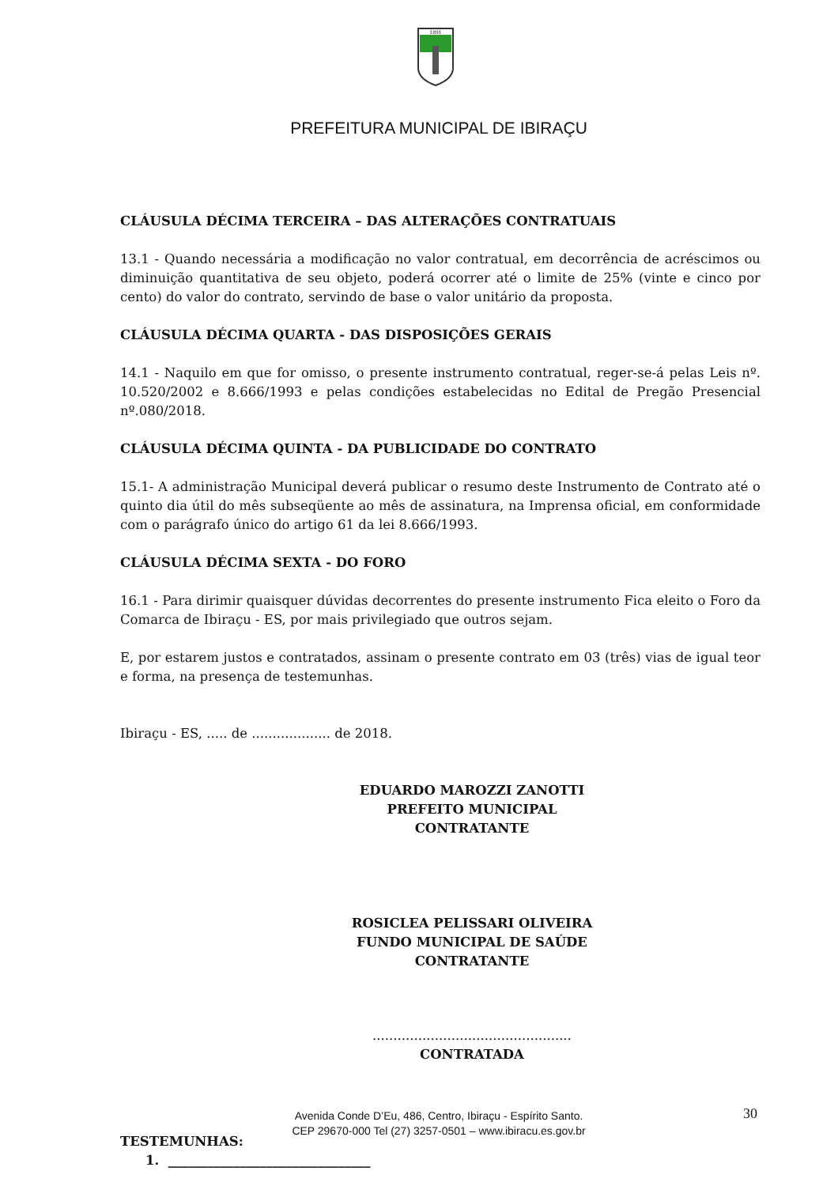1891
PREFEITURA MUNICIPAL DE IBIRAÇU
CLÁUSULA DÉCIMA TERCEIRA – DAS ALTERAÇÕES CONTRATUAIS
13.1 - Quando necessária a modificação no valor contratual, em decorrência de acréscimos ou diminuição quantitativa de seu objeto, poderá ocorrer até o limite de 25% (vinte e cinco por cento) do valor do contrato, servindo de base o valor unitário da proposta.
CLÁUSULA DÉCIMA QUARTA - DAS DISPOSIÇÕES GERAIS
14.1 - Naquilo em que for omisso, o presente instrumento contratual, reger-se-á pelas Leis nº. 10.520/2002 e 8.666/1993 e pelas condições estabelecidas no Edital de Pregão Presencial nº.080/2018.
CLÁUSULA DÉCIMA QUINTA - DA PUBLICIDADE DO CONTRATO
15.1- A administração Municipal deverá publicar o resumo deste Instrumento de Contrato até o quinto dia útil do mês subseqüente ao mês de assinatura, na Imprensa oficial, em conformidade com o parágrafo único do artigo 61 da lei 8.666/1993.
CLÁUSULA DÉCIMA SEXTA - DO FORO
16.1 - Para dirimir quaisquer dúvidas decorrentes do presente instrumento Fica eleito o Foro da Comarca de Ibiraçu - ES, por mais privilegiado que outros sejam.
E, por estarem justos e contratados, assinam o presente contrato em 03 (três) vias de igual teor e forma, na presença de testemunhas.
Ibiraçu - ES, ..... de ................... de 2018.
EDUARDO MAROZZI ZANOTTI
PREFEITO MUNICIPAL
CONTRATANTE
ROSICLEA PELISSARI OLIVEIRA
FUNDO MUNICIPAL DE SAÚDE
CONTRATANTE
................................................
CONTRATADA
TESTEMUNHAS:
1. _______________________________
Avenida Conde D’Eu, 486, Centro, Ibiraçu - Espírito Santo.
CEP 29670-000 Tel (27) 3257-0501 – www.ibiracu.es.gov.br
30